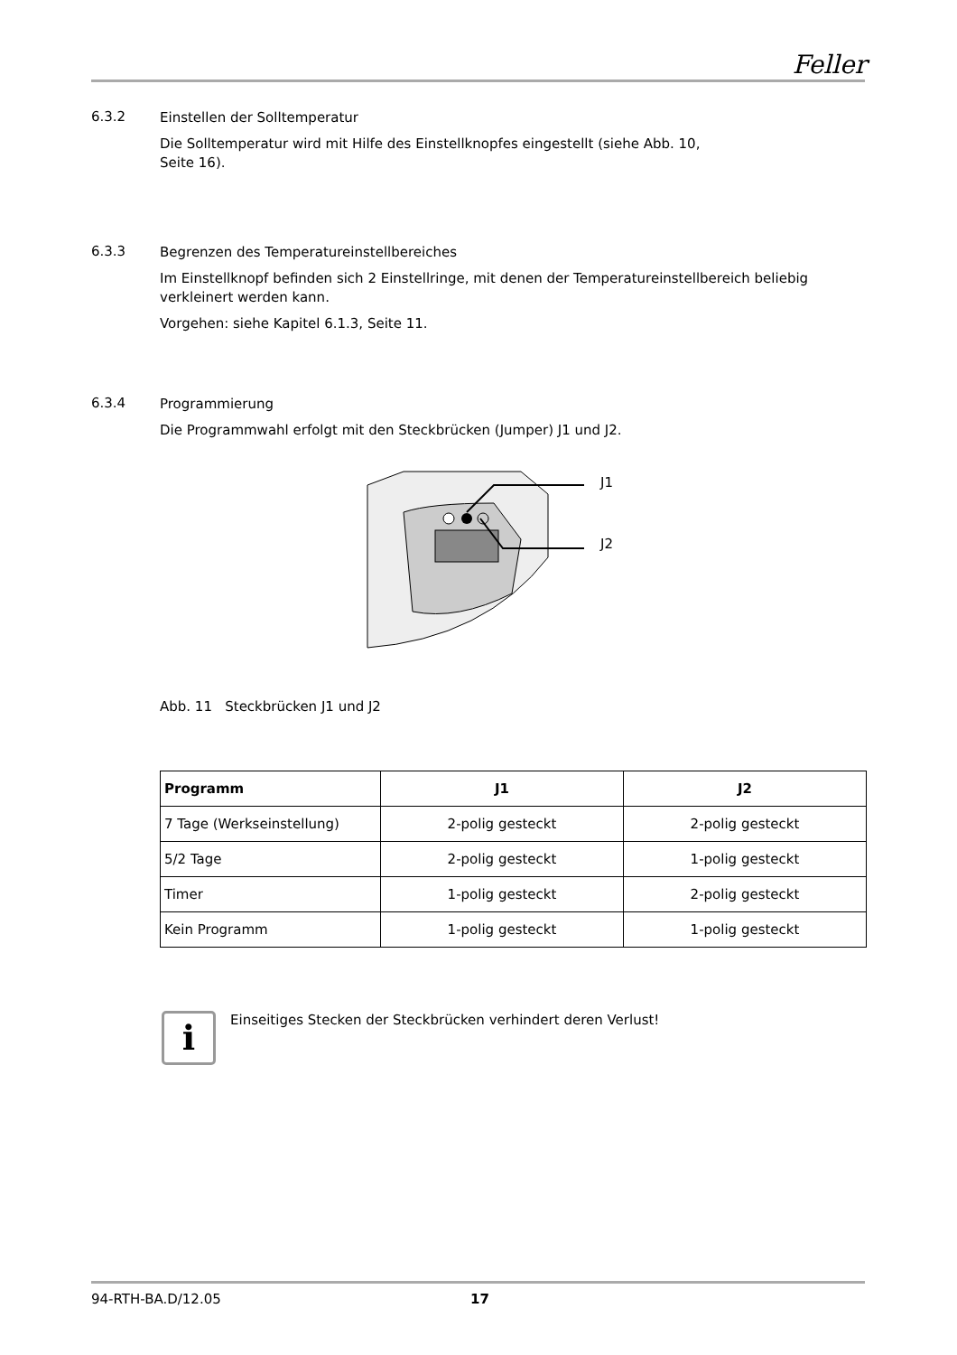Feller
6.3.2
Einstellen der Solltemperatur
Die Solltemperatur wird mit Hilfe des Einstellknopfes eingestellt (siehe Abb. 10,
Seite 16).
6.3.3
Begrenzen des Temperatureinstellbereiches
Im Einstellknopf befinden sich 2 Einstellringe, mit denen der Temperatureinstellbereich beliebig verkleinert werden kann.
Vorgehen: siehe Kapitel 6.1.3, Seite 11.
6.3.4
Programmierung
Die Programmwahl erfolgt mit den Steckbrücken (Jumper) J1 und J2.
J1
J2
Abb. 11 Steckbrücken J1 und J2
| Programm | J1 | J2 |
| --- | --- | --- |
| 7 Tage (Werkseinstellung) | 2-polig gesteckt | 2-polig gesteckt |
| 5/2 Tage | 2-polig gesteckt | 1-polig gesteckt |
| Timer | 1-polig gesteckt | 2-polig gesteckt |
| Kein Programm | 1-polig gesteckt | 1-polig gesteckt |
i
Einseitiges Stecken der Steckbrücken verhindert deren Verlust!
94-RTH-BA.D/12.05 17